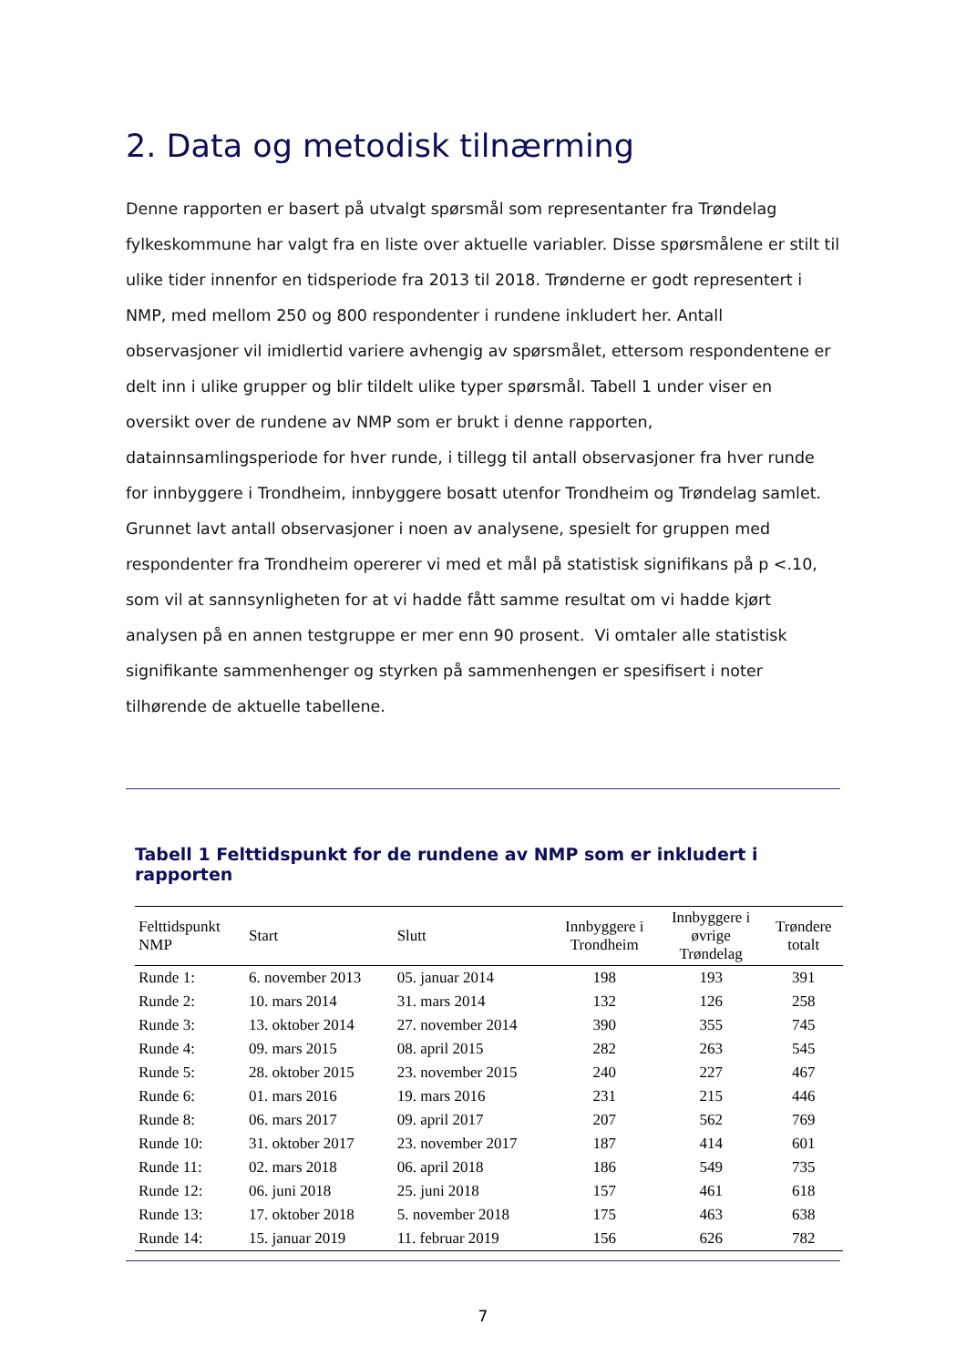2. Data og metodisk tilnærming
Denne rapporten er basert på utvalgt spørsmål som representanter fra Trøndelag fylkeskommune har valgt fra en liste over aktuelle variabler. Disse spørsmålene er stilt til ulike tider innenfor en tidsperiode fra 2013 til 2018. Trønderne er godt representert i NMP, med mellom 250 og 800 respondenter i rundene inkludert her. Antall observasjoner vil imidlertid variere avhengig av spørsmålet, ettersom respondentene er delt inn i ulike grupper og blir tildelt ulike typer spørsmål. Tabell 1 under viser en oversikt over de rundene av NMP som er brukt i denne rapporten, datainnsamlingsperiode for hver runde, i tillegg til antall observasjoner fra hver runde for innbyggere i Trondheim, innbyggere bosatt utenfor Trondheim og Trøndelag samlet. Grunnet lavt antall observasjoner i noen av analysene, spesielt for gruppen med respondenter fra Trondheim opererer vi med et mål på statistisk signifikans på p <.10, som vil at sannsynligheten for at vi hadde fått samme resultat om vi hadde kjørt analysen på en annen testgruppe er mer enn 90 prosent. Vi omtaler alle statistisk signifikante sammenhenger og styrken på sammenhengen er spesifisert i noter tilhørende de aktuelle tabellene.
Tabell 1 Felttidspunkt for de rundene av NMP som er inkludert i rapporten
| Felttidspunkt NMP | Start | Slutt | Innbyggere i Trondheim | Innbyggere i øvrige Trøndelag | Trøndere totalt |
| --- | --- | --- | --- | --- | --- |
| Runde 1: | 6. november 2013 | 05. januar 2014 | 198 | 193 | 391 |
| Runde 2: | 10. mars 2014 | 31. mars 2014 | 132 | 126 | 258 |
| Runde 3: | 13. oktober 2014 | 27. november 2014 | 390 | 355 | 745 |
| Runde 4: | 09. mars 2015 | 08. april 2015 | 282 | 263 | 545 |
| Runde 5: | 28. oktober 2015 | 23. november 2015 | 240 | 227 | 467 |
| Runde 6: | 01. mars 2016 | 19. mars 2016 | 231 | 215 | 446 |
| Runde 8: | 06. mars 2017 | 09. april 2017 | 207 | 562 | 769 |
| Runde 10: | 31. oktober 2017 | 23. november 2017 | 187 | 414 | 601 |
| Runde 11: | 02. mars 2018 | 06. april 2018 | 186 | 549 | 735 |
| Runde 12: | 06. juni 2018 | 25. juni 2018 | 157 | 461 | 618 |
| Runde 13: | 17. oktober 2018 | 5. november 2018 | 175 | 463 | 638 |
| Runde 14: | 15. januar 2019 | 11. februar 2019 | 156 | 626 | 782 |
7